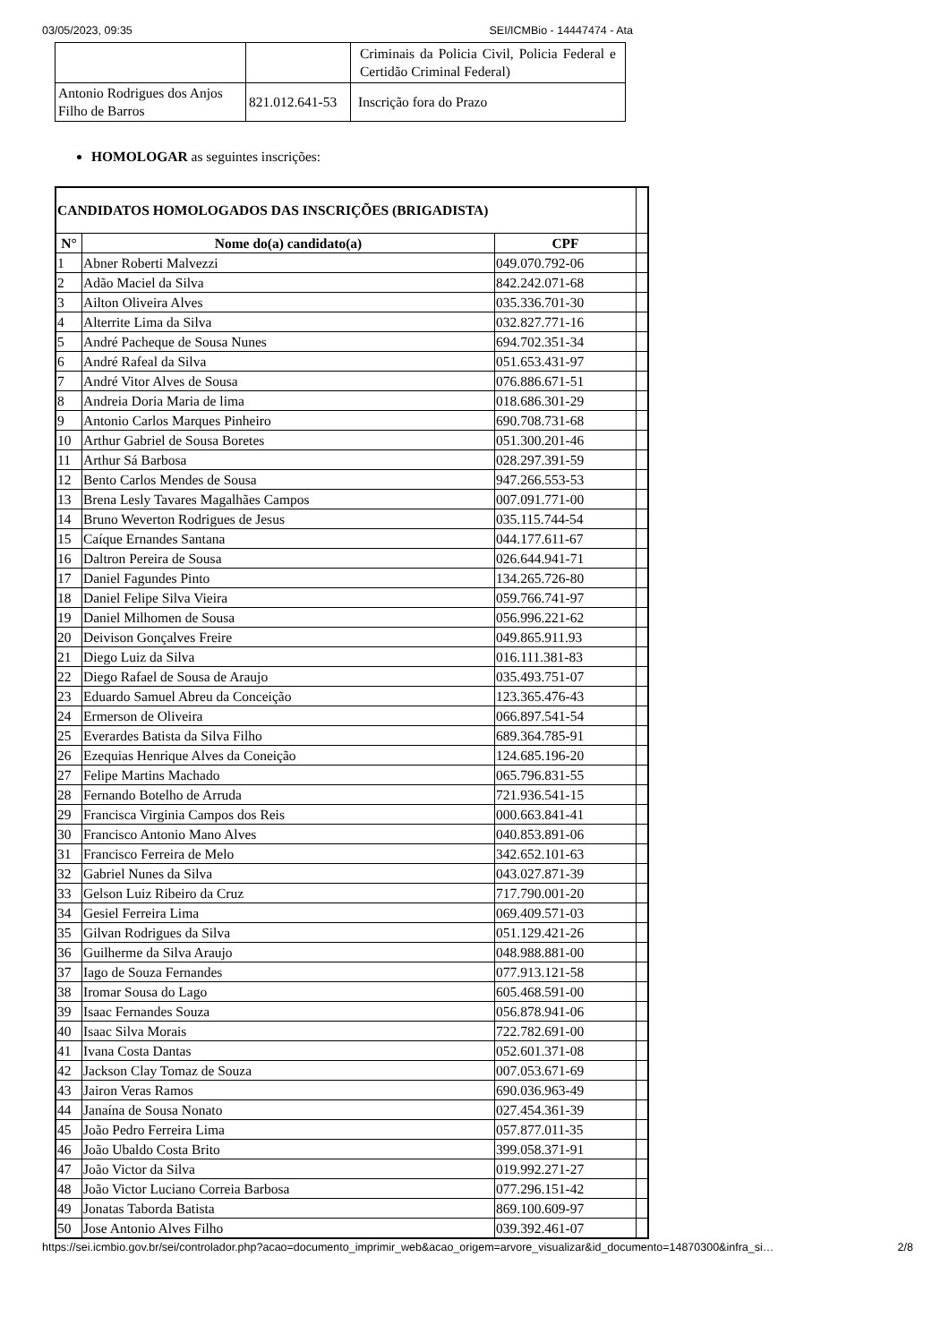03/05/2023, 09:35 SEI/ICMBio - 14447474 - Ata
| | | Criminais da Policia Civil, Policia Federal e Certidão Criminal Federal) |
| Antonio Rodrigues dos Anjos Filho de Barros | 821.012.641-53 | Inscrição fora do Prazo |
HOMOLOGAR as seguintes inscrições:
| CANDIDATOS HOMOLOGADOS DAS INSCRIÇÕES (BRIGADISTA) | | | |
| N° | Nome do(a) candidato(a) | CPF | |
| 1 | Abner Roberti Malvezzi | 049.070.792-06 | |
| 2 | Adão Maciel da Silva | 842.242.071-68 | |
| 3 | Ailton Oliveira Alves | 035.336.701-30 | |
| 4 | Alterrite Lima da Silva | 032.827.771-16 | |
| 5 | André Pacheque de Sousa Nunes | 694.702.351-34 | |
| 6 | André Rafeal da Silva | 051.653.431-97 | |
| 7 | André Vitor Alves de Sousa | 076.886.671-51 | |
| 8 | Andreia Doria Maria de lima | 018.686.301-29 | |
| 9 | Antonio Carlos Marques Pinheiro | 690.708.731-68 | |
| 10 | Arthur Gabriel de Sousa Boretes | 051.300.201-46 | |
| 11 | Arthur Sá Barbosa | 028.297.391-59 | |
| 12 | Bento Carlos Mendes de Sousa | 947.266.553-53 | |
| 13 | Brena Lesly Tavares Magalhães Campos | 007.091.771-00 | |
| 14 | Bruno Weverton Rodrigues de Jesus | 035.115.744-54 | |
| 15 | Caíque Ernandes Santana | 044.177.611-67 | |
| 16 | Daltron Pereira de Sousa | 026.644.941-71 | |
| 17 | Daniel Fagundes Pinto | 134.265.726-80 | |
| 18 | Daniel Felipe Silva Vieira | 059.766.741-97 | |
| 19 | Daniel Milhomen de Sousa | 056.996.221-62 | |
| 20 | Deivison Gonçalves Freire | 049.865.911.93 | |
| 21 | Diego Luiz da Silva | 016.111.381-83 | |
| 22 | Diego Rafael de Sousa de Araujo | 035.493.751-07 | |
| 23 | Eduardo Samuel Abreu da Conceição | 123.365.476-43 | |
| 24 | Ermerson de Oliveira | 066.897.541-54 | |
| 25 | Everardes Batista da Silva Filho | 689.364.785-91 | |
| 26 | Ezequias Henrique Alves da Coneição | 124.685.196-20 | |
| 27 | Felipe Martins Machado | 065.796.831-55 | |
| 28 | Fernando Botelho de Arruda | 721.936.541-15 | |
| 29 | Francisca Virginia Campos dos Reis | 000.663.841-41 | |
| 30 | Francisco Antonio Mano Alves | 040.853.891-06 | |
| 31 | Francisco Ferreira de Melo | 342.652.101-63 | |
| 32 | Gabriel Nunes da Silva | 043.027.871-39 | |
| 33 | Gelson Luiz Ribeiro da Cruz | 717.790.001-20 | |
| 34 | Gesiel Ferreira Lima | 069.409.571-03 | |
| 35 | Gilvan Rodrigues da Silva | 051.129.421-26 | |
| 36 | Guilherme da Silva Araujo | 048.988.881-00 | |
| 37 | Iago de Souza Fernandes | 077.913.121-58 | |
| 38 | Iromar Sousa do Lago | 605.468.591-00 | |
| 39 | Isaac Fernandes Souza | 056.878.941-06 | |
| 40 | Isaac Silva Morais | 722.782.691-00 | |
| 41 | Ivana Costa Dantas | 052.601.371-08 | |
| 42 | Jackson Clay Tomaz de Souza | 007.053.671-69 | |
| 43 | Jairon Veras Ramos | 690.036.963-49 | |
| 44 | Janaína de Sousa Nonato | 027.454.361-39 | |
| 45 | João Pedro Ferreira Lima | 057.877.011-35 | |
| 46 | João Ubaldo Costa Brito | 399.058.371-91 | |
| 47 | João Victor da Silva | 019.992.271-27 | |
| 48 | João Victor Luciano Correia Barbosa | 077.296.151-42 | |
| 49 | Jonatas Taborda Batista | 869.100.609-97 | |
| 50 | Jose Antonio Alves Filho | 039.392.461-07 | |
https://sei.icmbio.gov.br/sei/controlador.php?acao=documento_imprimir_web&acao_origem=arvore_visualizar&id_documento=14870300&infra_si… 2/8